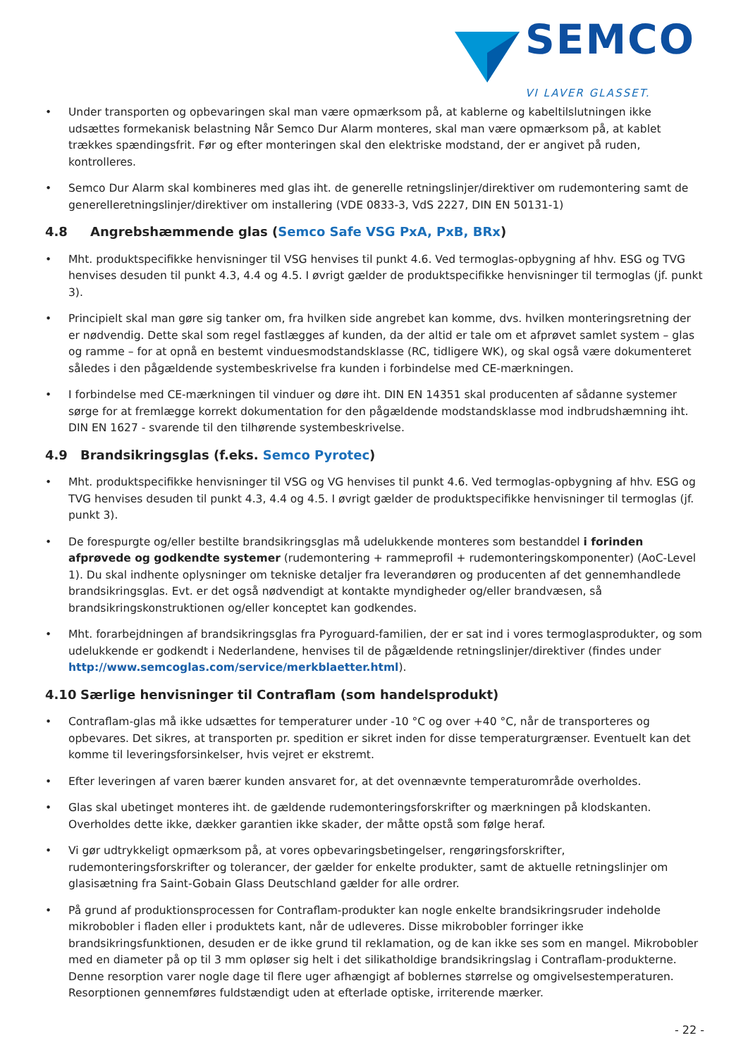SEMCO
VI LAVER GLASSET.
• Under transporten og opbevaringen skal man være opmærksom på, at kablerne og kabeltilslutningen ikke udsættes for­mekanisk belastning Når Semco Dur Alarm monteres, skal man være opmærksom på, at kablet trækkes spændingsfrit. Før og efter monteringen skal den elektriske modstand, der er angivet på ruden, kontrolleres.
• Semco Dur Alarm skal kombineres med glas iht. de generelle retningslinjer/direktiver om rudemontering samt de gene­relleretningslinjer/direktiver om installering (VDE 0833-3, VdS 2227, DIN EN 50131-1)
4.8 Angrebshæmmende glas (Semco Safe VSG PxA, PxB, BRx)
• Mht. produktspecifikke henvisninger til VSG henvises til punkt 4.6. Ved termoglas-opbygning af hhv. ESG og TVG henvi­ses desuden til punkt 4.3, 4.4 og 4.5. I øvrigt gælder de produktspecifikke henvisninger til termoglas (jf. punkt 3).
• Principielt skal man gøre sig tanker om, fra hvilken side angrebet kan komme, dvs. hvilken monteringsretning der er nødvendig. Dette skal som regel fastlægges af kunden, da der altid er tale om et afprøvet samlet system – glas og ram­me – for at opnå en bestemt vinduesmodstandsklasse (RC, tidligere WK), og skal også være dokumenteret således i den pågældende systembeskrivelse fra kunden i forbindelse med CE-mærkningen.
• I forbindelse med CE-mærkningen til vinduer og døre iht. DIN EN 14351 skal producenten af sådanne systemer sørge for at fremlægge korrekt dokumentation for den pågældende modstandsklasse mod indbrudshæmning iht. DIN EN 1627 - svarende til den tilhørende systembeskrivelse.
4.9 Brandsikringsglas (f.eks. Semco Pyrotec)
• Mht. produktspecifikke henvisninger til VSG og VG henvises til punkt 4.6. Ved termoglas-opbygning af hhv. ESG og TVG henvises desuden til punkt 4.3, 4.4 og 4.5. I øvrigt gælder de produktspecifikke henvisninger til termoglas (jf. punkt 3).
• De forespurgte og/eller bestilte brandsikringsglas må udelukkende monteres som bestanddel i forinden afprøvede og godkendte systemer (rudemontering + rammeprofil + rudemonteringskomponenter) (AoC-Level 1). Du skal indhente oplysninger om tekniske detaljer fra leverandøren og producenten af det gennemhandlede brandsikringsglas. Evt. er det også nødvendigt at kontakte myndigheder og/eller brandvæsen, så brandsikringskonstruktionen og/eller konceptet kan godkendes.
• Mht. forarbejdningen af brandsikringsglas fra Pyroguard-familien, der er sat ind i vores termoglasprodukter, og som udelukkende er godkendt i Nederlandene, henvises til de pågældende retningslinjer/direktiver (findes under http://www.semcoglas.com/service/merkblaetter.html).
4.10 Særlige henvisninger til Contraflam (som handelsprodukt)
• Contraflam-glas må ikke udsættes for temperaturer under -10 °C og over +40 °C, når de transporteres og opbevares. Det sikres, at transporten pr. spedition er sikret inden for disse temperaturgrænser. Eventuelt kan det komme til leve­ringsforsinkelser, hvis vejret er ekstremt.
• Efter leveringen af varen bærer kunden ansvaret for, at det ovennævnte temperaturområde overholdes.
• Glas skal ubetinget monteres iht. de gældende rudemonteringsforskrifter og mærkningen på klodskanten. Overholdes dette ikke, dækker garantien ikke skader, der måtte opstå som følge heraf.
• Vi gør udtrykkeligt opmærksom på, at vores opbevaringsbetingelser, rengøringsforskrifter, rudemonteringsforskrifter og tolerancer, der gælder for enkelte produkter, samt de aktuelle retningslinjer om glasisætning fra Saint-Gobain Glass Deutschland gælder for alle ordrer.
• På grund af produktionsprocessen for Contraflam-produkter kan nogle enkelte brandsikringsruder indeholde mikrobob­ler i fladen eller i produktets kant, når de udleveres. Disse mikrobobler forringer ikke brandsikringsfunktionen, desuden er de ikke grund til reklamation, og de kan ikke ses som en mangel. Mikrobobler med en diameter på op til 3 mm opløser sig helt i det silikatholdige brandsikringslag i Contraflam-produkterne. Denne resorption varer nogle dage til flere uger afhængigt af boblernes størrelse og omgivelsestemperaturen. Resorptionen gennemføres fuldstændigt uden at efterlade optiske, irriterende mærker.
- 22 -